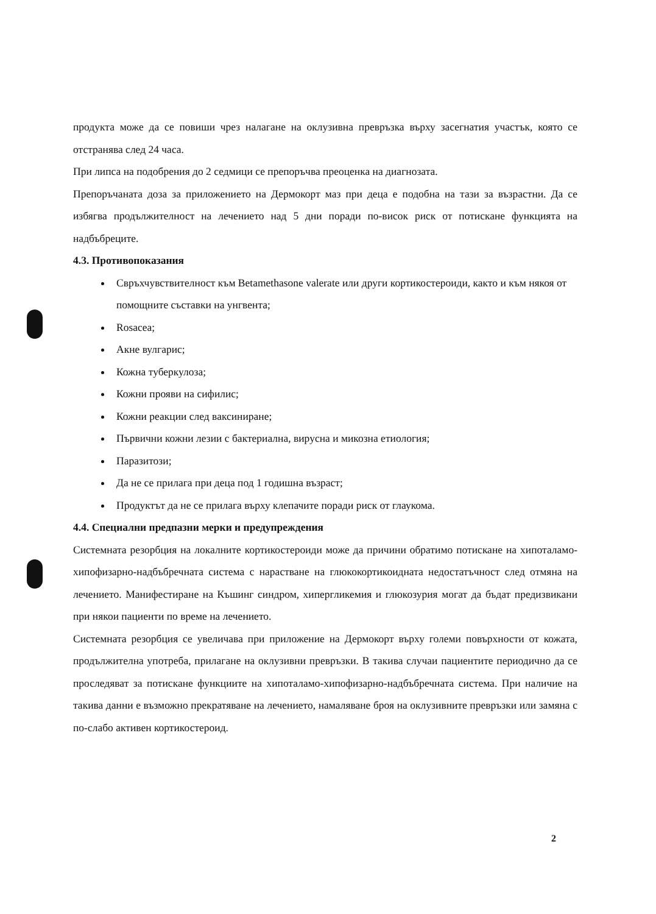продукта може да се повиши чрез налагане на оклузивна превръзка върху засегнатия участък, която се отстранява след 24 часа.
При липса на подобрения до 2 седмици се препоръчва преоценка на диагнозата.
Препоръчаната доза за приложението на Дермокорт маз при деца е подобна на тази за възрастни. Да се избягва продължителност на лечението над 5 дни поради по-висок риск от потискане функцията на надбъбреците.
4.3. Противопоказания
Свръхчувствителност към Betamethasone valerate или други кортикостероиди, както и към някоя от помощните съставки на унгвента;
Rosacea;
Акне вулгарис;
Кожна туберкулоза;
Кожни прояви на сифилис;
Кожни реакции след ваксиниране;
Първични кожни лезии с бактериална, вирусна и микозна етиология;
Паразитози;
Да не се прилага при деца под 1 годишна възраст;
Продуктът да не се прилага върху клепачите поради риск от глаукома.
4.4. Специални предпазни мерки и предупреждения
Системната резорбция на локалните кортикостероиди може да причини обратимо потискане на хипоталамо-хипофизарно-надбъбречната система с нарастване на глюкокортикоидната недостатъчност след отмяна на лечението. Манифестиране на Къшинг синдром, хипергликемия и глюкозурия могат да бъдат предизвикани при някои пациенти по време на лечението.
Системната резорбция се увеличава при приложение на Дермокорт върху големи повърхности от кожата, продължителна употреба, прилагане на оклузивни превръзки. В такива случаи пациентите периодично да се проследяват за потискане функциите на хипоталамо-хипофизарно-надбъбречната система. При наличие на такива данни е възможно прекратяване на лечението, намаляване броя на оклузивните превръзки или замяна с по-слабо активен кортикостероид.
2